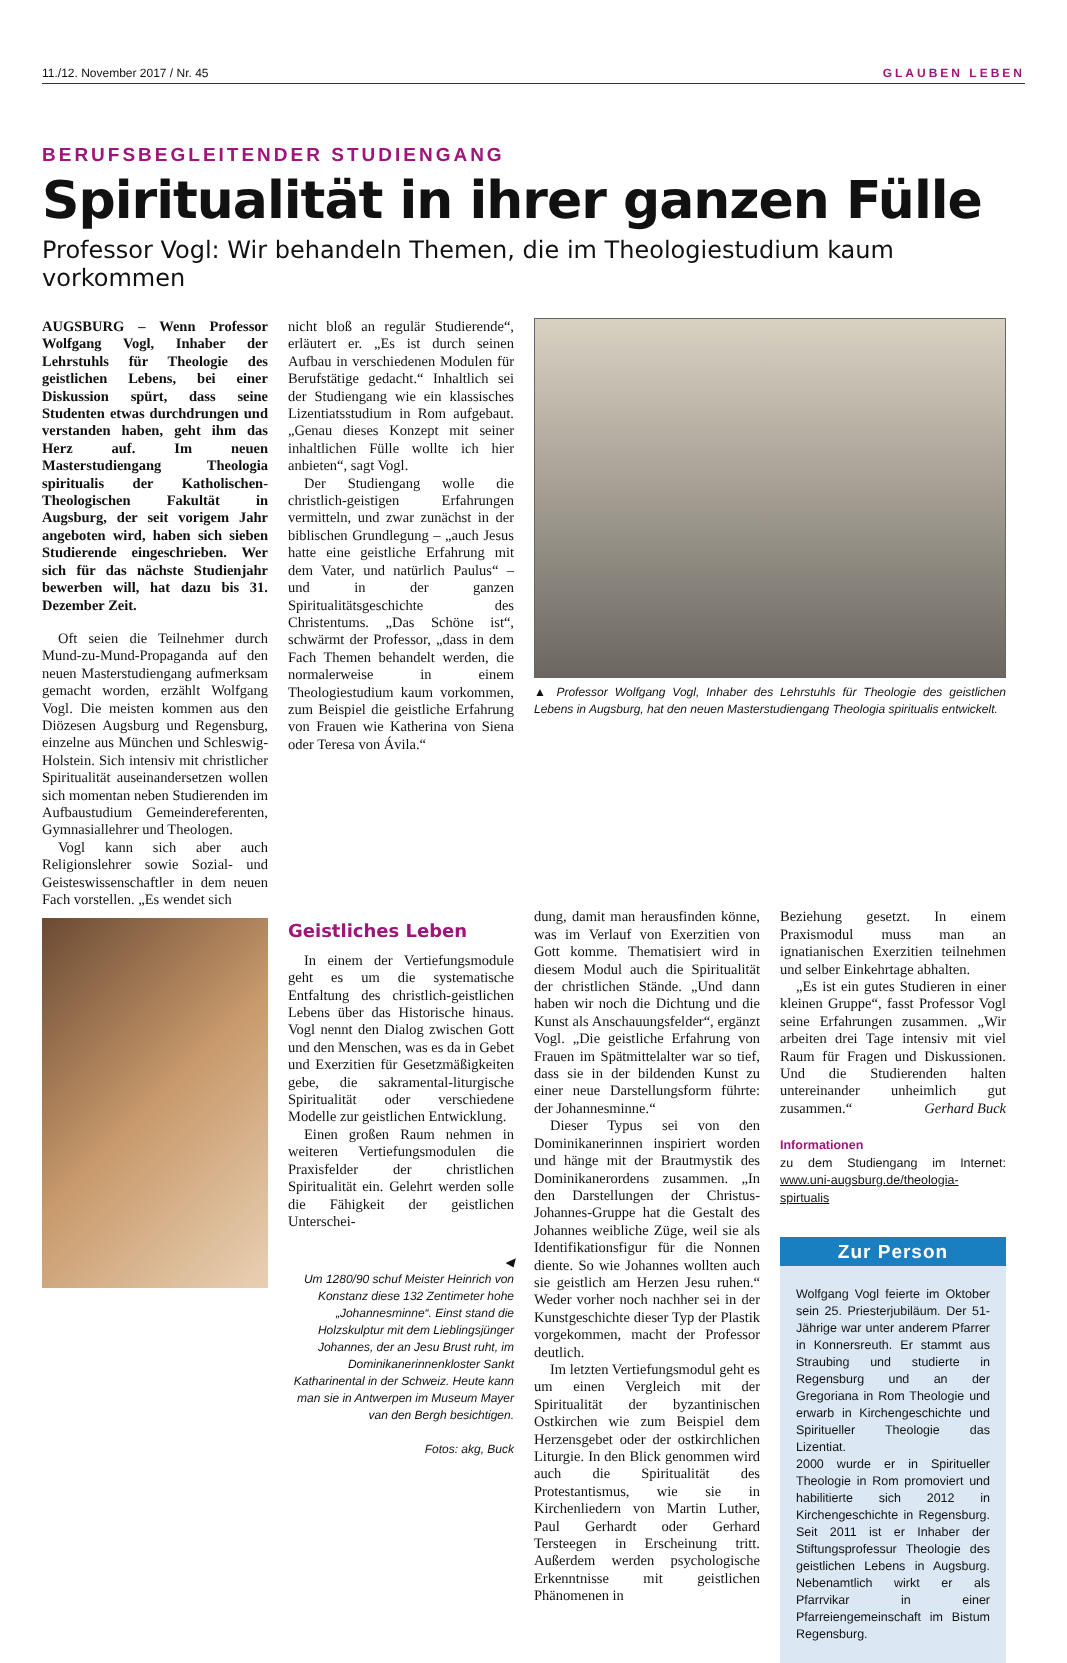11./12. November 2017 / Nr. 45 GLAUBEN LEBEN
BERUFSBEGLEITENDER STUDIENGANG
Spiritualität in ihrer ganzen Fülle
Professor Vogl: Wir behandeln Themen, die im Theologiestudium kaum vorkommen
AUGSBURG – Wenn Professor Wolfgang Vogl, Inhaber der Lehrstuhls für Theologie des geistlichen Lebens, bei einer Diskussion spürt, dass seine Studenten etwas durchdrungen und verstanden haben, geht ihm das Herz auf. Im neuen Masterstudiengang Theologia spiritualis der Katholischen-Theologischen Fakultät in Augsburg, der seit vorigem Jahr angeboten wird, haben sich sieben Studierende eingeschrieben. Wer sich für das nächste Studienjahr bewerben will, hat dazu bis 31. Dezember Zeit.
Oft seien die Teilnehmer durch Mund-zu-Mund-Propaganda auf den neuen Masterstudiengang aufmerksam gemacht worden, erzählt Wolfgang Vogl. Die meisten kommen aus den Diözesen Augsburg und Regensburg, einzelne aus München und Schleswig-Holstein. Sich intensiv mit christlicher Spiritualität auseinandersetzen wollen sich momentan neben Studierenden im Aufbaustudium Gemeindereferenten, Gymnasiallehrer und Theologen.
Vogl kann sich aber auch Religionslehrer sowie Sozial- und Geisteswissenschaftler in dem neuen Fach vorstellen. „Es wendet sich
nicht bloß an regulär Studierende“, erläutert er. „Es ist durch seinen Aufbau in verschiedenen Modulen für Berufstätige gedacht.“ Inhaltlich sei der Studiengang wie ein klassisches Lizentiatsstudium in Rom aufgebaut. „Genau dieses Konzept mit seiner inhaltlichen Fülle wollte ich hier anbieten“, sagt Vogl.
Der Studiengang wolle die christlich-geistigen Erfahrungen vermitteln, und zwar zunächst in der biblischen Grundlegung – „auch Jesus hatte eine geistliche Erfahrung mit dem Vater, und natürlich Paulus“ – und in der ganzen Spiritualitätsgeschichte des Christentums. „Das Schöne ist“, schwärmt der Professor, „dass in dem Fach Themen behandelt werden, die normalerweise in einem Theologiestudium kaum vorkommen, zum Beispiel die geistliche Erfahrung von Frauen wie Katherina von Siena oder Teresa von Ávila.“
▲ Professor Wolfgang Vogl, Inhaber des Lehrstuhls für Theologie des geistlichen Lebens in Augsburg, hat den neuen Masterstudiengang Theologia spiritualis entwickelt.
Geistliches Leben
In einem der Vertiefungsmodule geht es um die systematische Entfaltung des christlich-geistlichen Lebens über das Historische hinaus. Vogl nennt den Dialog zwischen Gott und den Menschen, was es da in Gebet und Exerzitien für Gesetzmäßigkeiten gebe, die sakramental-liturgische Spiritualität oder verschiedene Modelle zur geistlichen Entwicklung.
Einen großen Raum nehmen in weiteren Vertiefungsmodulen die Praxisfelder der christlichen Spiritualität ein. Gelehrt werden solle die Fähigkeit der geistlichen Unterschei-
◀
Um 1280/90 schuf Meister Heinrich von Konstanz diese 132 Zentimeter hohe „Johannesminne“. Einst stand die Holzskulptur mit dem Lieblingsjünger Johannes, der an Jesu Brust ruht, im Dominikanerinnenkloster Sankt Katharinental in der Schweiz. Heute kann man sie in Antwerpen im Museum Mayer van den Bergh besichtigen.
Fotos: akg, Buck
dung, damit man herausfinden könne, was im Verlauf von Exerzitien von Gott komme. Thematisiert wird in diesem Modul auch die Spiritualität der christlichen Stände. „Und dann haben wir noch die Dichtung und die Kunst als Anschauungsfelder“, ergänzt Vogl. „Die geistliche Erfahrung von Frauen im Spätmittelalter war so tief, dass sie in der bildenden Kunst zu einer neue Darstellungsform führte: der Johannesminne.“
Dieser Typus sei von den Dominikanerinnen inspiriert worden und hänge mit der Brautmystik des Dominikanerordens zusammen. „In den Darstellungen der Christus-Johannes-Gruppe hat die Gestalt des Johannes weibliche Züge, weil sie als Identifikationsfigur für die Nonnen diente. So wie Johannes wollten auch sie geistlich am Herzen Jesu ruhen.“ Weder vorher noch nachher sei in der Kunstgeschichte dieser Typ der Plastik vorgekommen, macht der Professor deutlich.
Im letzten Vertiefungsmodul geht es um einen Vergleich mit der Spiritualität der byzantinischen Ostkirchen wie zum Beispiel dem Herzensgebet oder der ostkirchlichen Liturgie. In den Blick genommen wird auch die Spiritualität des Protestantismus, wie sie in Kirchenliedern von Martin Luther, Paul Gerhardt oder Gerhard Tersteegen in Erscheinung tritt. Außerdem werden psychologische Erkenntnisse mit geistlichen Phänomenen in
Beziehung gesetzt. In einem Praxismodul muss man an ignatianischen Exerzitien teilnehmen und selber Einkehrtage abhalten.
„Es ist ein gutes Studieren in einer kleinen Gruppe“, fasst Professor Vogl seine Erfahrungen zusammen. „Wir arbeiten drei Tage intensiv mit viel Raum für Fragen und Diskussionen. Und die Studierenden halten untereinander unheimlich gut zusammen.“ Gerhard Buck
Informationen
zu dem Studiengang im Internet: www.uni-augsburg.de/theologia-spirtualis
Zur Person
Wolfgang Vogl feierte im Oktober sein 25. Priesterjubiläum. Der 51-Jährige war unter anderem Pfarrer in Konnersreuth. Er stammt aus Straubing und studierte in Regensburg und an der Gregoriana in Rom Theologie und erwarb in Kirchengeschichte und Spiritueller Theologie das Lizentiat.
2000 wurde er in Spiritueller Theologie in Rom promoviert und habilitierte sich 2012 in Kirchengeschichte in Regensburg. Seit 2011 ist er Inhaber der Stiftungsprofessur Theologie des geistlichen Lebens in Augsburg. Nebenamtlich wirkt er als Pfarrvikar in einer Pfarreiengemeinschaft im Bistum Regensburg.